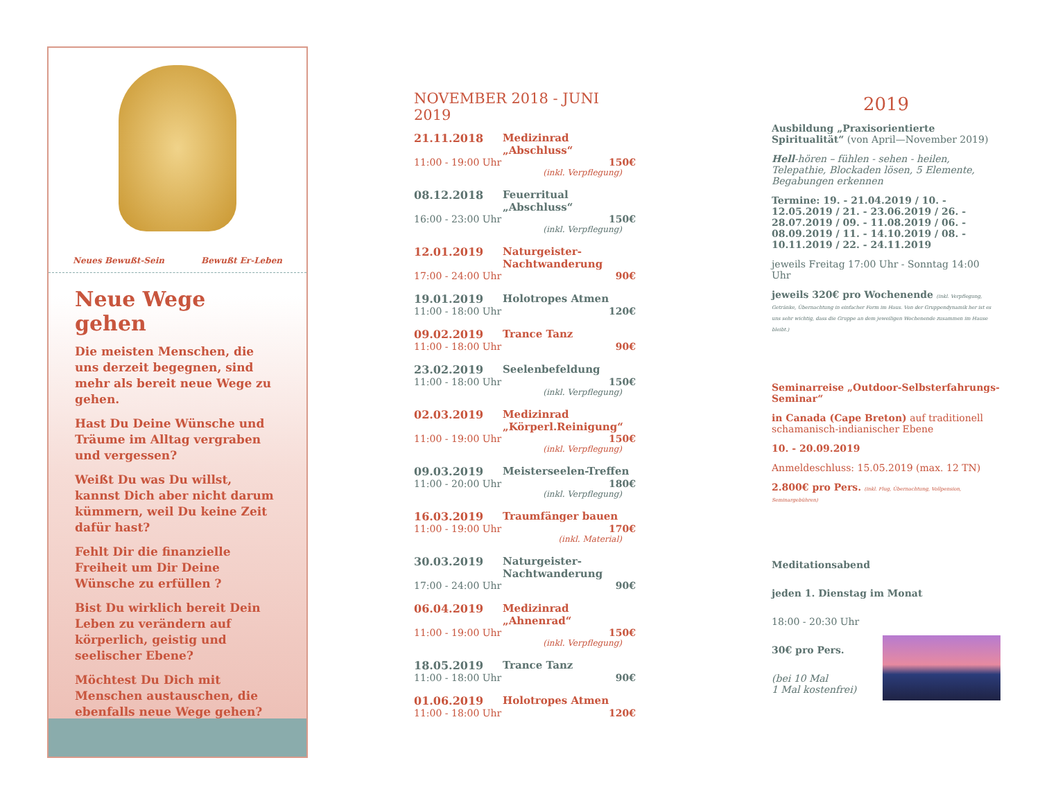Neues Bewußt-Sein Bewußt Er-Leben
Neue Wege gehen
Die meisten Menschen, die uns derzeit begegnen, sind mehr als bereit neue Wege zu gehen.
Hast Du Deine Wünsche und Träume im Alltag vergraben und vergessen?
Weißt Du was Du willst, kannst Dich aber nicht darum kümmern, weil Du keine Zeit dafür hast?
Fehlt Dir die finanzielle Freiheit um Dir Deine Wünsche zu erfüllen ?
Bist Du wirklich bereit Dein Leben zu verändern auf körperlich, geistig und seelischer Ebene?
Möchtest Du Dich mit Menschen austauschen, die ebenfalls neue Wege gehen?
NOVEMBER 2018 - JUNI 2019
21.11.2018 Medizinrad „Abschluss“
11:00 - 19:00 Uhr 150€
(inkl. Verpflegung)
08.12.2018 Feuerritual „Abschluss“
16:00 - 23:00 Uhr 150€
(inkl. Verpflegung)
12.01.2019 Naturgeister-Nachtwanderung
17:00 - 24:00 Uhr 90€
19.01.2019 Holotropes Atmen
11:00 - 18:00 Uhr 120€
09.02.2019 Trance Tanz
11:00 - 18:00 Uhr 90€
23.02.2019 Seelenbefeldung
11:00 - 18:00 Uhr 150€
(inkl. Verpflegung)
02.03.2019 Medizinrad „Körperl.Reinigung“
11:00 - 19:00 Uhr 150€
(inkl. Verpflegung)
09.03.2019 Meisterseelen-Treffen
11:00 - 20:00 Uhr 180€
(inkl. Verpflegung)
16.03.2019 Traumfänger bauen
11:00 - 19:00 Uhr 170€
(inkl. Material)
30.03.2019 Naturgeister-Nachtwanderung
17:00 - 24:00 Uhr 90€
06.04.2019 Medizinrad „Ahnenrad“
11:00 - 19:00 Uhr 150€
(inkl. Verpflegung)
18.05.2019 Trance Tanz
11:00 - 18:00 Uhr 90€
01.06.2019 Holotropes Atmen
11:00 - 18:00 Uhr 120€
2019
Ausbildung „Praxisorientierte Spiritualität“ (von April—November 2019)
Hell-hören – fühlen - sehen - heilen, Telepathie, Blockaden lösen, 5 Elemente, Begabungen erkennen
Termine: 19. - 21.04.2019 / 10. - 12.05.2019 / 21. - 23.06.2019 / 26. - 28.07.2019 / 09. - 11.08.2019 / 06. - 08.09.2019 / 11. - 14.10.2019 / 08. - 10.11.2019 / 22. - 24.11.2019
jeweils Freitag 17:00 Uhr - Sonntag 14:00 Uhr
jeweils 320€ pro Wochenende (inkl. Verpflegung, Getränke, Übernachtung in einfacher Form im Haus. Von der Gruppendynamik her ist es uns sehr wichtig, dass die Gruppe an dem jeweiligen Wochenende zusammen im Hause bleibt.)
Seminarreise „Outdoor-Selbsterfahrungs-Seminar“
in Canada (Cape Breton) auf traditionell schamanisch-indianischer Ebene
10. - 20.09.2019
Anmeldeschluss: 15.05.2019 (max. 12 TN)
2.800€ pro Pers. (inkl. Flug, Übernachtung, Vollpension, Seminargebühren)
Meditationsabend
jeden 1. Dienstag im Monat
18:00 - 20:30 Uhr
30€ pro Pers.
(bei 10 Mal
1 Mal kostenfrei)